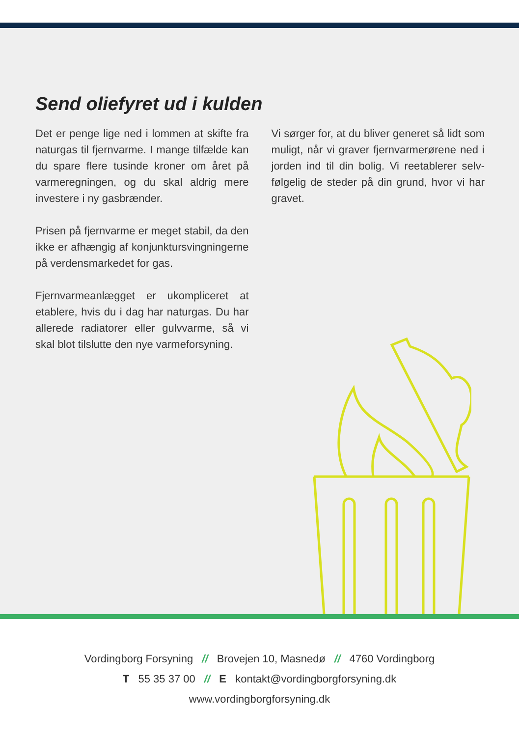Send oliefyret ud i kulden
Det er penge lige ned i lommen at skifte fra naturgas til fjernvarme. I mange tilfælde kan du spare flere tusinde kroner om året på varmeregningen, og du skal aldrig mere investere i ny gasbrænder.
Prisen på fjernvarme er meget stabil, da den ikke er afhængig af konjunktursvingningerne på verdensmarkedet for gas.
Fjernvarmeanlægget er ukompliceret at etablere, hvis du i dag har naturgas. Du har allerede radiatorer eller gulvvarme, så vi skal blot tilslutte den nye varmeforsyning.
Vi sørger for, at du bliver generet så lidt som muligt, når vi graver fjernvarmerørene ned i jorden ind til din bolig. Vi reetablerer selv­følgelig de steder på din grund, hvor vi har gravet.
Vordingborg Forsyning // Brovejen 10, Masnedø // 4760 Vordingborg
T 55 35 37 00 // E kontakt@vordingborgforsyning.dk
www.vordingborgforsyning.dk